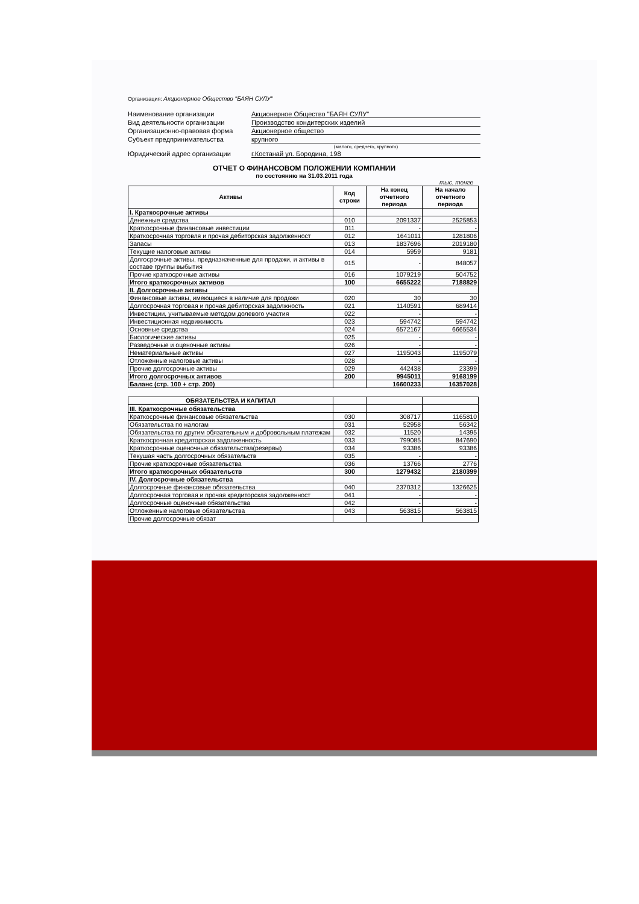Организация: Акционерное Общество "БАЯН СУЛУ"
Наименование организации
Акционерное Общество "БАЯН СУЛУ"
Вид деятельности организации
Производство кондитерских изделий
Организационно-правовая форма
Акционерное общество
Субъект предпринимательства
крупного
(малого, среднего, крупного)
Юридический адрес организации
г.Костанай ул. Бородина, 198
ОТЧЕТ О ФИНАНСОВОМ ПОЛОЖЕНИИ КОМПАНИИ
по состоянию на 31.03.2011 года
тыс. тенге
| Активы | Код строки | На конец отчетного периода | На начало отчетного периода |
| --- | --- | --- | --- |
| I. Краткосрочные активы | | | |
| Денежные средства | 010 | 2091337 | 2525853 |
| Краткосрочные финансовые инвестиции | 011 | - | - |
| Краткосрочная торговля и прочая дебиторская задолженност | 012 | 1641011 | 1281806 |
| Запасы | 013 | 1837696 | 2019180 |
| Текущие налоговые активы | 014 | 5959 | 9181 |
| Долгосрочные активы, предназначенные для продажи, и активы в составе группы выбытия | 015 | - | 848057 |
| Прочие краткосрочные активы | 016 | 1079219 | 504752 |
| Итого краткосрочных активов | 100 | 6655222 | 7188829 |
| II. Долгосрочные активы | | | |
| Финансовые активы, имеющиеся в наличие для продажи | 020 | 30 | 30 |
| Долгосрочная торговая и прочая дебиторская задолжность | 021 | 1140591 | 689414 |
| Инвестиции, учитываемые методом долевого участия | 022 | - | - |
| Инвестиционная недвижимость | 023 | 594742 | 594742 |
| Основные средства | 024 | 6572167 | 6665534 |
| Биологические активы | 025 | - | - |
| Разведочные и оценочные активы | 026 | - | - |
| Нематериальные активы | 027 | 1195043 | 1195079 |
| Отложенные налоговые активы | 028 | - | - |
| Прочие долгосрочные активы | 029 | 442438 | 23399 |
| Итого долгосрочных активов | 200 | 9945011 | 9168199 |
| Баланс (стр. 100 + стр. 200) | | 16600233 | 16357028 |
| ОБЯЗАТЕЛЬСТВА И КАПИТАЛ | | | |
| --- | --- | --- | --- |
| III. Краткосрочные обязательства | | | |
| Краткосрочные финансовые обязательства | 030 | 308717 | 1165810 |
| Обязательства по налогам | 031 | 52958 | 56342 |
| Обязательства по другим обязательным и добровольным платежам | 032 | 11520 | 14395 |
| Краткосрочная кредиторская задолженность | 033 | 799085 | 847690 |
| Краткосрочные оценочные обязательства(резервы) | 034 | 93386 | 93386 |
| Текушая часть долгосрочных обязательств | 035 | - | - |
| Прочие краткосрочные обязательства | 036 | 13766 | 2776 |
| Итого краткосрочных обязательств | 300 | 1279432 | 2180399 |
| IV. Долгосрочные обязательства | | | |
| Долгосрочные финансовые обязательства | 040 | 2370312 | 1326625 |
| Долгосрочная торговая и прочая кредиторская задолженност | 041 | - | - |
| Долгосрочные оценочные обязательства | 042 | - | - |
| Отложенные налоговые обязательства | 043 | 563815 | 563815 |
| Прочие долгосрочные обязат | | | |